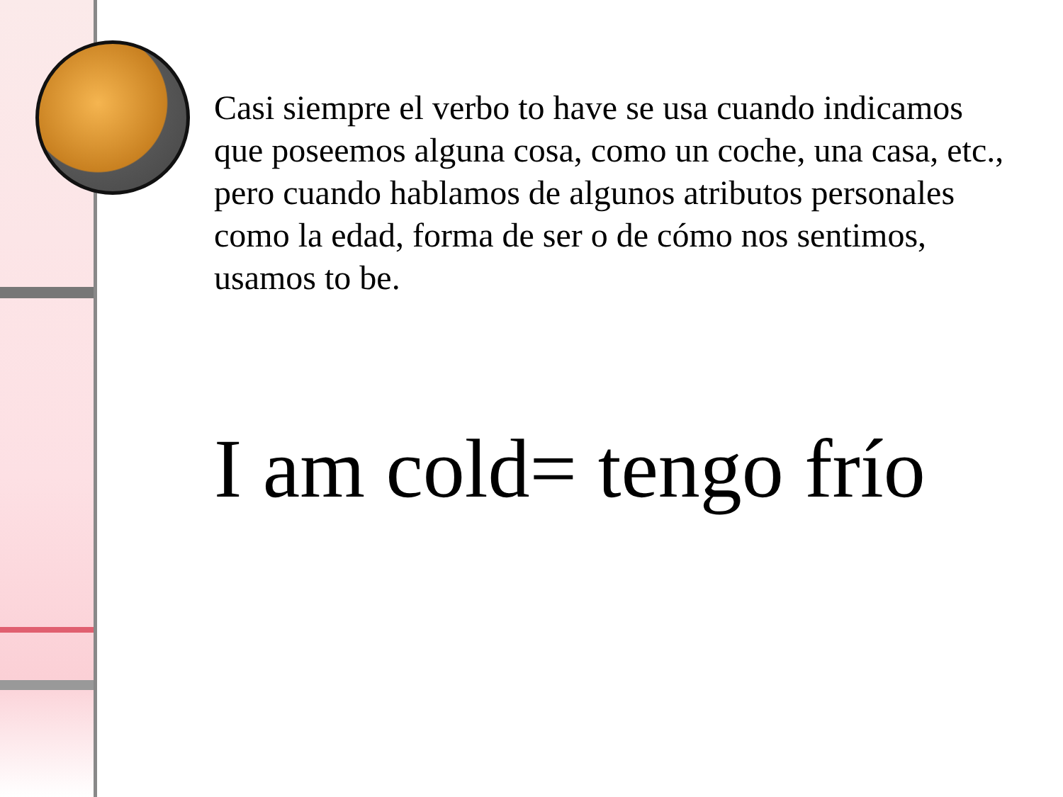Casi siempre el verbo to have se usa cuando indicamos que poseemos alguna cosa, como un coche, una casa, etc., pero cuando hablamos de algunos atributos personales como la edad, forma de ser o de cómo nos sentimos, usamos to be.
I am cold= tengo frío